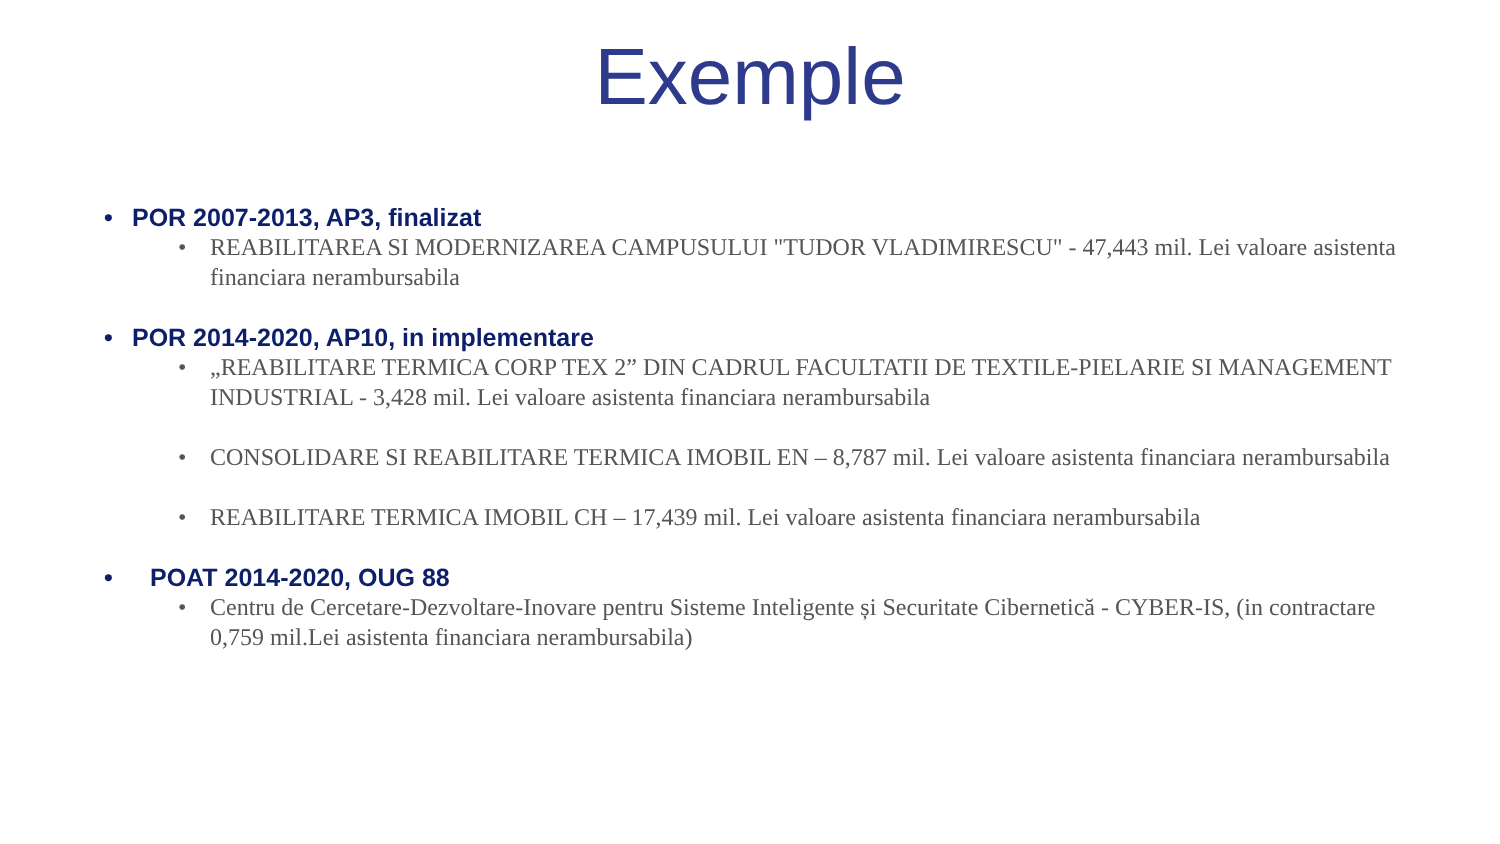Exemple
• POR 2007-2013, AP3, finalizat
• REABILITAREA SI MODERNIZAREA CAMPUSULUI "TUDOR VLADIMIRESCU" - 47,443 mil. Lei valoare asistenta financiara nerambursabila
• POR 2014-2020, AP10, in implementare
• „REABILITARE TERMICA CORP TEX 2” DIN CADRUL FACULTATII DE TEXTILE-PIELARIE SI MANAGEMENT INDUSTRIAL - 3,428 mil. Lei valoare asistenta financiara nerambursabila
• CONSOLIDARE SI REABILITARE TERMICA IMOBIL EN – 8,787 mil. Lei valoare asistenta financiara nerambursabila
• REABILITARE TERMICA IMOBIL CH – 17,439 mil. Lei valoare asistenta financiara nerambursabila
• POAT 2014-2020, OUG 88
• Centru de Cercetare-Dezvoltare-Inovare pentru Sisteme Inteligente și Securitate Cibernetică - CYBER-IS, (in contractare 0,759 mil.Lei asistenta financiara nerambursabila)